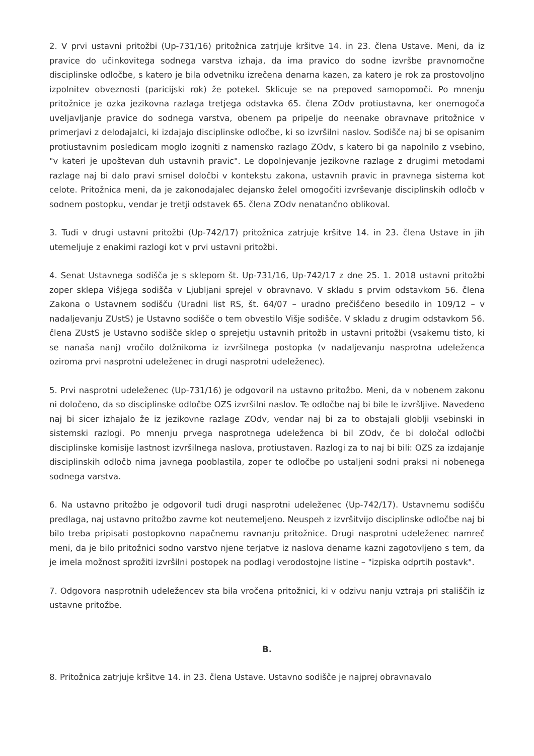2. V prvi ustavni pritožbi (Up-731/16) pritožnica zatrjuje kršitve 14. in 23. člena Ustave. Meni, da iz pravice do učinkovitega sodnega varstva izhaja, da ima pravico do sodne izvršbe pravnomočne disciplinske odločbe, s katero je bila odvetniku izrečena denarna kazen, za katero je rok za prostovoljno izpolnitev obveznosti (paricijski rok) že potekel. Sklicuje se na prepoved samopomoči. Po mnenju pritožnice je ozka jezikovna razlaga tretjega odstavka 65. člena ZOdv protiustavna, ker onemogoča uveljavljanje pravice do sodnega varstva, obenem pa pripelje do neenake obravnave pritožnice v primerjavi z delodajalci, ki izdajajo disciplinske odločbe, ki so izvršilni naslov. Sodišče naj bi se opisanim protiustavnim posledicam moglo izogniti z namensko razlago ZOdv, s katero bi ga napolnilo z vsebino, "v kateri je upoštevan duh ustavnih pravic". Le dopolnjevanje jezikovne razlage z drugimi metodami razlage naj bi dalo pravi smisel določbi v kontekstu zakona, ustavnih pravic in pravnega sistema kot celote. Pritožnica meni, da je zakonodajalec dejansko želel omogočiti izvrševanje disciplinskih odločb v sodnem postopku, vendar je tretji odstavek 65. člena ZOdv nenatančno oblikoval.
3. Tudi v drugi ustavni pritožbi (Up-742/17) pritožnica zatrjuje kršitve 14. in 23. člena Ustave in jih utemeljuje z enakimi razlogi kot v prvi ustavni pritožbi.
4. Senat Ustavnega sodišča je s sklepom št. Up-731/16, Up-742/17 z dne 25. 1. 2018 ustavni pritožbi zoper sklepa Višjega sodišča v Ljubljani sprejel v obravnavo. V skladu s prvim odstavkom 56. člena Zakona o Ustavnem sodišču (Uradni list RS, št. 64/07 – uradno prečiščeno besedilo in 109/12 – v nadaljevanju ZUstS) je Ustavno sodišče o tem obvestilo Višje sodišče. V skladu z drugim odstavkom 56. člena ZUstS je Ustavno sodišče sklep o sprejetju ustavnih pritožb in ustavni pritožbi (vsakemu tisto, ki se nanaša nanj) vročilo dolžnikoma iz izvršilnega postopka (v nadaljevanju nasprotna udeleženca oziroma prvi nasprotni udeleženec in drugi nasprotni udeleženec).
5. Prvi nasprotni udeleženec (Up-731/16) je odgovoril na ustavno pritožbo. Meni, da v nobenem zakonu ni določeno, da so disciplinske odločbe OZS izvršilni naslov. Te odločbe naj bi bile le izvršljive. Navedeno naj bi sicer izhajalo že iz jezikovne razlage ZOdv, vendar naj bi za to obstajali globlji vsebinski in sistemski razlogi. Po mnenju prvega nasprotnega udeleženca bi bil ZOdv, če bi določal odločbi disciplinske komisije lastnost izvršilnega naslova, protiustaven. Razlogi za to naj bi bili: OZS za izdajanje disciplinskih odločb nima javnega pooblastila, zoper te odločbe po ustaljeni sodni praksi ni nobenega sodnega varstva.
6. Na ustavno pritožbo je odgovoril tudi drugi nasprotni udeleženec (Up-742/17). Ustavnemu sodišču predlaga, naj ustavno pritožbo zavrne kot neutemeljeno. Neuspeh z izvršitvijo disciplinske odločbe naj bi bilo treba pripisati postopkovno napačnemu ravnanju pritožnice. Drugi nasprotni udeleženec namreč meni, da je bilo pritožnici sodno varstvo njene terjatve iz naslova denarne kazni zagotovljeno s tem, da je imela možnost sprožiti izvršilni postopek na podlagi verodostojne listine – "izpiska odprtih postavk".
7. Odgovora nasprotnih udeležencev sta bila vročena pritožnici, ki v odzivu nanju vztraja pri stališčih iz ustavne pritožbe.
B.
8. Pritožnica zatrjuje kršitve 14. in 23. člena Ustave. Ustavno sodišče je najprej obravnavalo